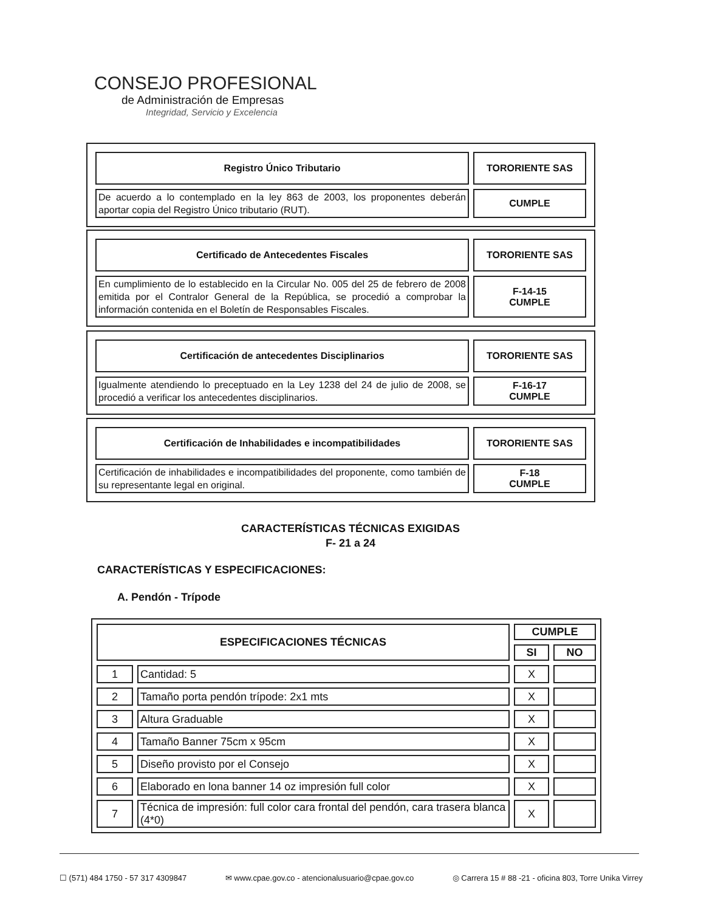CONSEJO PROFESIONAL
de Administración de Empresas
Integridad, Servicio y Excelencia
| Registro Único Tributario | TORORIENTE SAS |
| De acuerdo a lo contemplado en la ley 863 de 2003, los proponentes deberán aportar copia del Registro Único tributario (RUT). | CUMPLE |
| Certificado de Antecedentes Fiscales | TORORIENTE SAS |
| En cumplimiento de lo establecido en la Circular No. 005 del 25 de febrero de 2008 emitida por el Contralor General de la República, se procedió a comprobar la información contenida en el Boletín de Responsables Fiscales. | F-14-15 CUMPLE |
| Certificación de antecedentes Disciplinarios | TORORIENTE SAS |
| Igualmente atendiendo lo preceptuado en la Ley 1238 del 24 de julio de 2008, se procedió a verificar los antecedentes disciplinarios. | F-16-17 CUMPLE |
| Certificación de Inhabilidades e incompatibilidades | TORORIENTE SAS |
| Certificación de inhabilidades e incompatibilidades del proponente, como también de su representante legal en original. | F-18 CUMPLE |
CARACTERÍSTICAS TÉCNICAS EXIGIDAS
F- 21 a 24
CARACTERÍSTICAS Y ESPECIFICACIONES:
A. Pendón - Trípode
| ESPECIFICACIONES TÉCNICAS | | CUMPLE | |
| --- | --- | --- | --- |
| | | SI | NO |
| 1 | Cantidad: 5 | X | |
| 2 | Tamaño porta pendón trípode: 2x1 mts | X | |
| 3 | Altura Graduable | X | |
| 4 | Tamaño Banner 75cm x 95cm | X | |
| 5 | Diseño provisto por el Consejo | X | |
| 6 | Elaborado en lona banner 14 oz impresión full color | X | |
| 7 | Técnica de impresión: full color cara frontal del pendón, cara trasera blanca (4*0) | X | |
☐ (571) 484 1750 - 57 317 4309847 ✉ www.cpae.gov.co - atencionalusuario@cpae.gov.co ◎ Carrera 15 # 88 -21 - oficina 803, Torre Unika Virrey